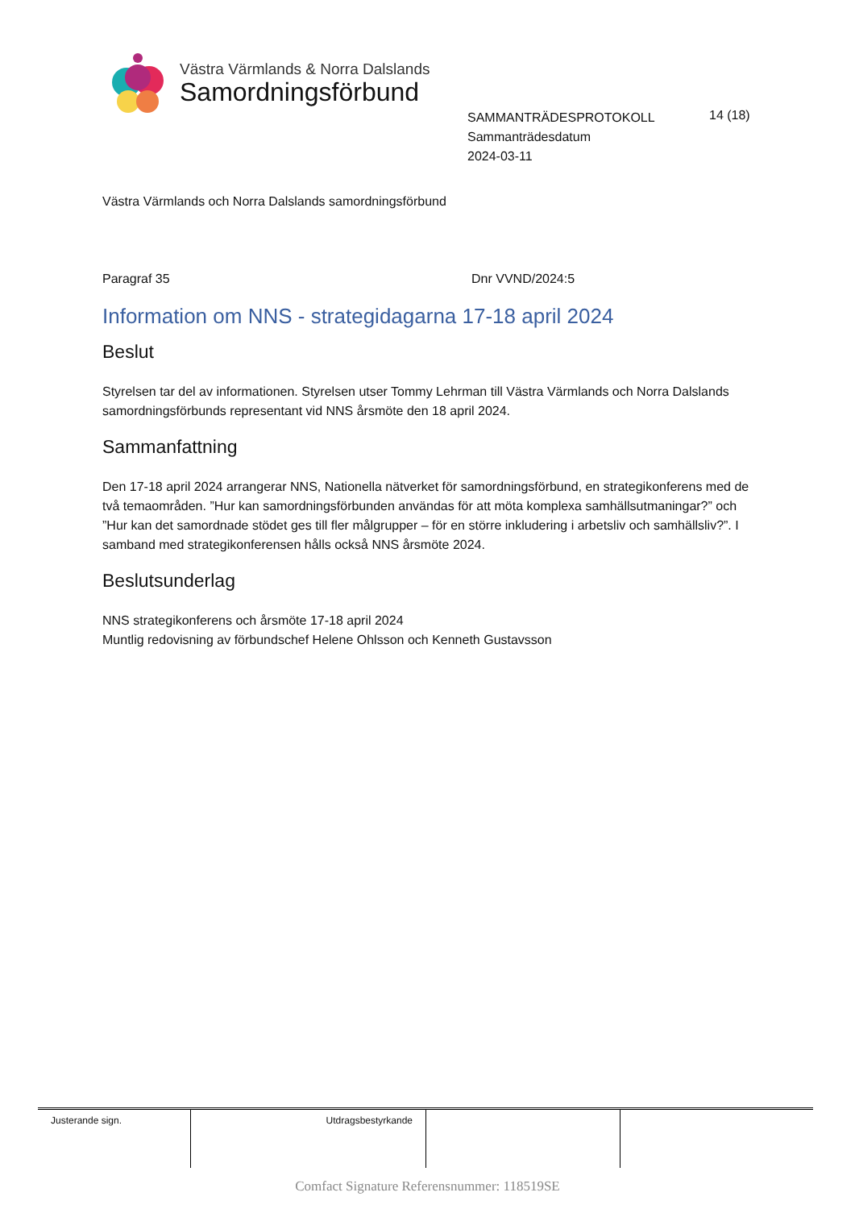Västra Värmlands & Norra Dalslands
Samordningsförbund
SAMMANTRÄDESPROTOKOLL
Sammanträdesdatum
2024-03-11
14 (18)
Västra Värmlands och Norra Dalslands samordningsförbund
Paragraf 35 Dnr VVND/2024:5
Information om NNS - strategidagarna 17-18 april 2024
Beslut
Styrelsen tar del av informationen. Styrelsen utser Tommy Lehrman till Västra Värmlands och Norra Dalslands samordningsförbunds representant vid NNS årsmöte den 18 april 2024.
Sammanfattning
Den 17-18 april 2024 arrangerar NNS, Nationella nätverket för samordningsförbund, en strategikonferens med de två temaområden. ”Hur kan samordningsförbunden användas för att möta komplexa samhällsutmaningar?” och ”Hur kan det samordnade stödet ges till fler målgrupper – för en större inkludering i arbetsliv och samhällsliv?”. I samband med strategikonferensen hålls också NNS årsmöte 2024.
Beslutsunderlag
NNS strategikonferens och årsmöte 17-18 april 2024
Muntlig redovisning av förbundschef Helene Ohlsson och Kenneth Gustavsson
| Justerande sign. | Utdragsbestyrkande | | |
Comfact Signature Referensnummer: 118519SE